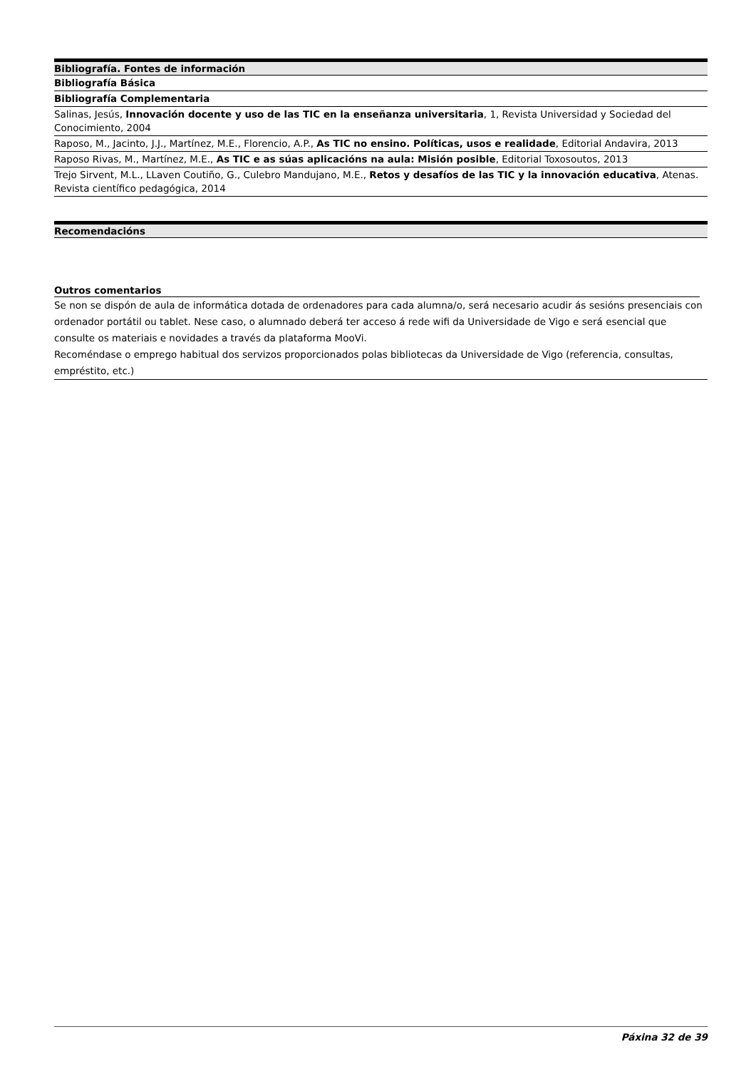| Bibliografía. Fontes de información |
| --- |
| Bibliografía Básica |
| Bibliografía Complementaria |
| Salinas, Jesús, Innovación docente y uso de las TIC en la enseñanza universitaria , 1, Revista Universidad y Sociedad del Conocimiento, 2004 |
| Raposo, M., Jacinto, J.J., Martínez, M.E., Florencio, A.P., As TIC no ensino. Políticas, usos e realidade , Editorial Andavira, 2013 |
| Raposo Rivas, M., Martínez, M.E., As TIC e as súas aplicacións na aula: Misión posible , Editorial Toxosoutos, 2013 |
| Trejo Sirvent, M.L., LLaven Coutiño, G., Culebro Mandujano, M.E., Retos y desafíos de las TIC y la innovación educativa , Atenas. Revista científico pedagógica, 2014 |
| Recomendacións |
| --- |
Outros comentarios
Se non se dispón de aula de informática dotada de ordenadores para cada alumna/o, será necesario acudir ás sesións presenciais con ordenador portátil ou tablet. Nese caso, o alumnado deberá ter acceso á rede wifi da Universidade de Vigo e será esencial que consulte os materiais e novidades a través da plataforma MooVi.
Recoméndase o emprego habitual dos servizos proporcionados polas bibliotecas da Universidade de Vigo (referencia, consultas, empréstito, etc.)
Páxina 32 de 39